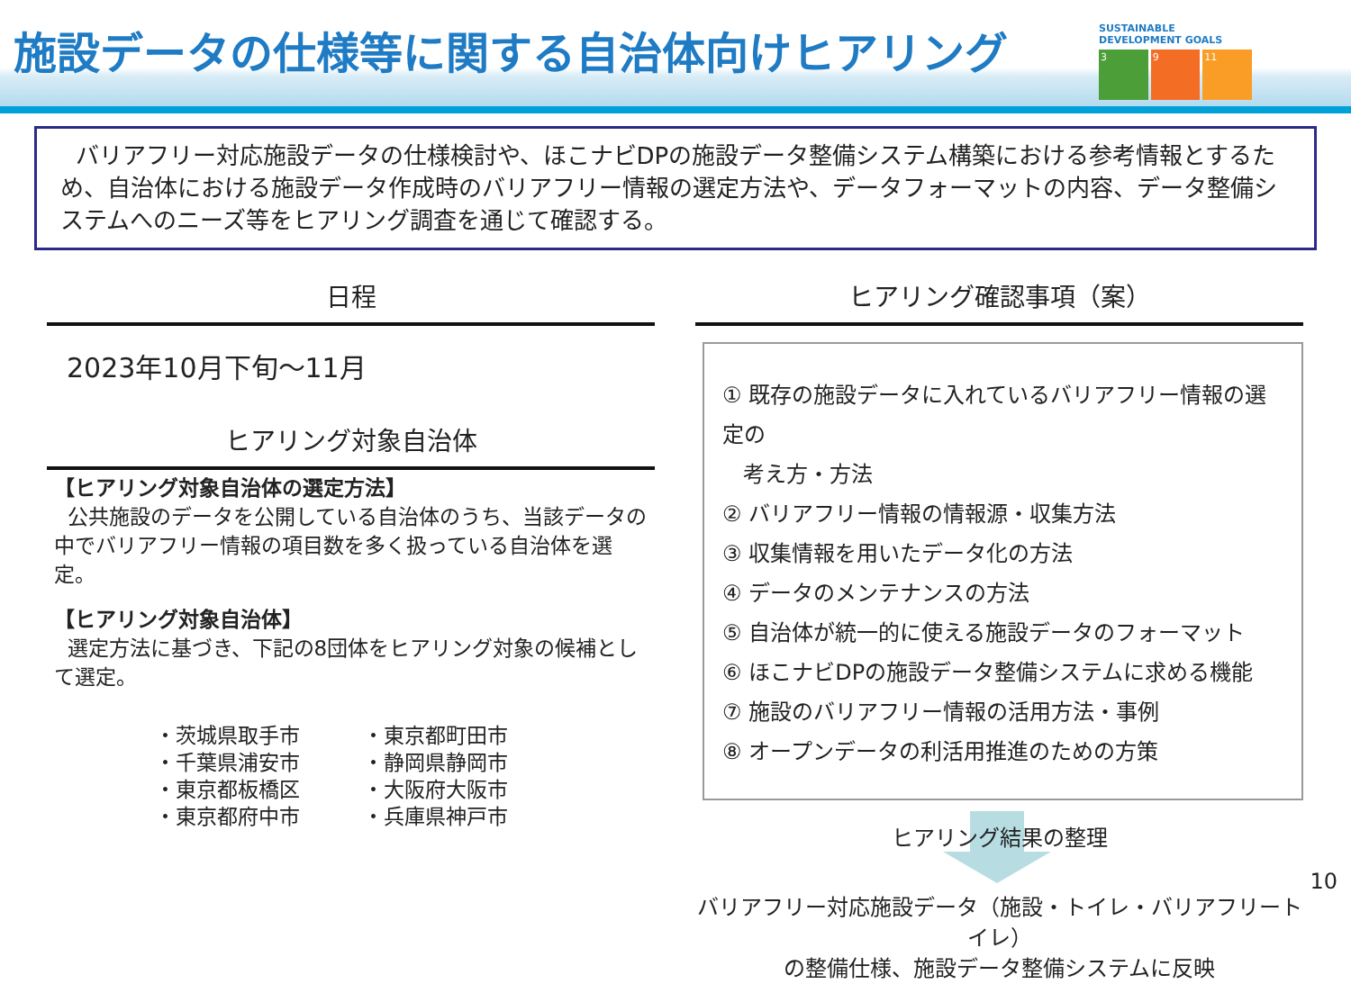施設データの仕様等に関する自治体向けヒアリング
SUSTAINABLE DEVELOPMENT GOALS
3 9 11
バリアフリー対応施設データの仕様検討や、ほこナビDPの施設データ整備システム構築における参考情報とするため、自治体における施設データ作成時のバリアフリー情報の選定方法や、データフォーマットの内容、データ整備システムへのニーズ等をヒアリング調査を通じて確認する。
日程
2023年10月下旬～11月
ヒアリング対象自治体
【ヒアリング対象自治体の選定方法】
公共施設のデータを公開している自治体のうち、当該データの中でバリアフリー情報の項目数を多く扱っている自治体を選定。
【ヒアリング対象自治体】
選定方法に基づき、下記の8団体をヒアリング対象の候補として選定。
・茨城県取手市
・千葉県浦安市
・東京都板橋区
・東京都府中市
・東京都町田市
・静岡県静岡市
・大阪府大阪市
・兵庫県神戸市
ヒアリング確認事項（案）
① 既存の施設データに入れているバリアフリー情報の選定の
考え方・方法
② バリアフリー情報の情報源・収集方法
③ 収集情報を用いたデータ化の方法
④ データのメンテナンスの方法
⑤ 自治体が統一的に使える施設データのフォーマット
⑥ ほこナビDPの施設データ整備システムに求める機能
⑦ 施設のバリアフリー情報の活用方法・事例
⑧ オープンデータの利活用推進のための方策
ヒアリング結果の整理
バリアフリー対応施設データ（施設・トイレ・バリアフリートイレ）
の整備仕様、施設データ整備システムに反映
10